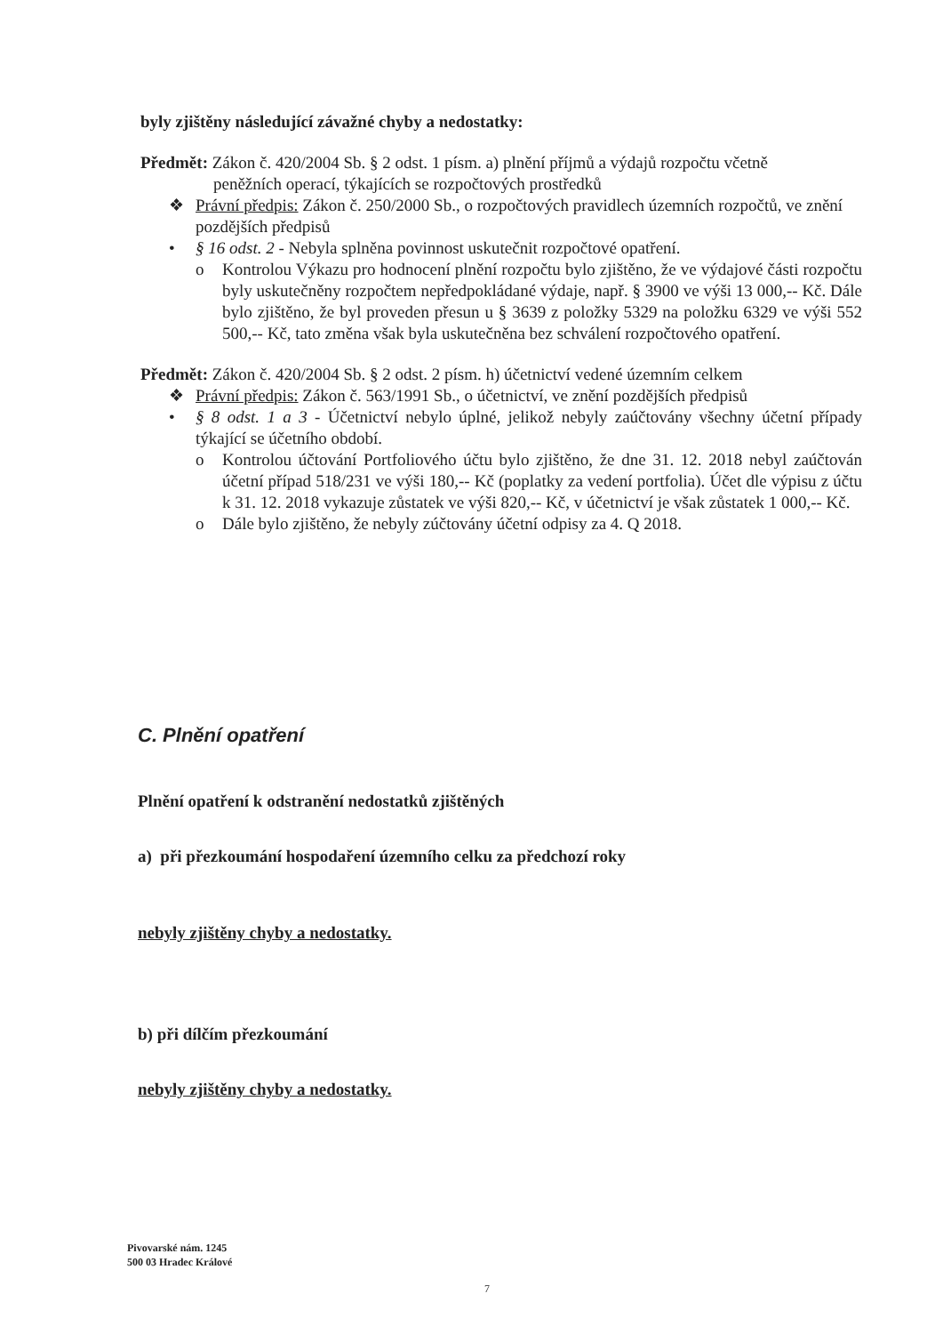byly zjištěny následující závažné chyby a nedostatky:
Předmět: Zákon č. 420/2004 Sb. § 2 odst. 1 písm. a) plnění příjmů a výdajů rozpočtu včetně
peněžních operací, týkajících se rozpočtových prostředků
❖ Právní předpis: Zákon č. 250/2000 Sb., o rozpočtových pravidlech územních rozpočtů, ve znění pozdějších předpisů
• § 16 odst. 2 - Nebyla splněna povinnost uskutečnit rozpočtové opatření.
o Kontrolou Výkazu pro hodnocení plnění rozpočtu bylo zjištěno, že ve výdajové části rozpočtu byly uskutečněny rozpočtem nepředpokládané výdaje, např. § 3900 ve výši 13 000,-- Kč. Dále bylo zjištěno, že byl proveden přesun u § 3639 z položky 5329 na položku 6329 ve výši 552 500,-- Kč, tato změna však byla uskutečněna bez schválení rozpočtového opatření.
Předmět: Zákon č. 420/2004 Sb. § 2 odst. 2 písm. h) účetnictví vedené územním celkem
❖ Právní předpis: Zákon č. 563/1991 Sb., o účetnictví, ve znění pozdějších předpisů
• § 8 odst. 1 a 3 - Účetnictví nebylo úplné, jelikož nebyly zaúčtovány všechny účetní případy týkající se účetního období.
o Kontrolou účtování Portfoliového účtu bylo zjištěno, že dne 31. 12. 2018 nebyl zaúčtován účetní případ 518/231 ve výši 180,-- Kč (poplatky za vedení portfolia). Účet dle výpisu z účtu k 31. 12. 2018 vykazuje zůstatek ve výši 820,-- Kč, v účetnictví je však zůstatek 1 000,-- Kč.
o Dále bylo zjištěno, že nebyly zúčtovány účetní odpisy za 4. Q 2018.
C. Plnění opatření
Plnění opatření k odstranění nedostatků zjištěných
a) při přezkoumání hospodaření územního celku za předchozí roky
nebyly zjištěny chyby a nedostatky.
b) při dílčím přezkoumání
nebyly zjištěny chyby a nedostatky.
Pivovarské nám. 1245
500 03 Hradec Králové
7